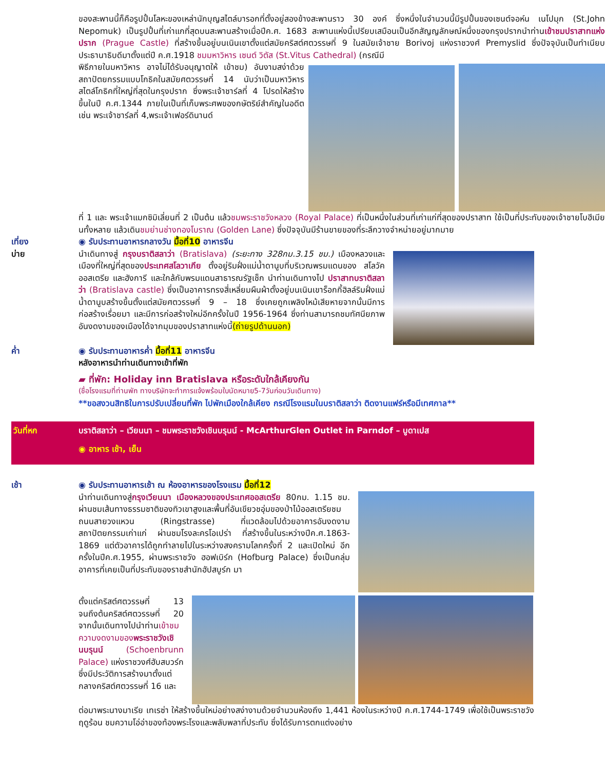ของสะพานนี้ก็คือรูปปั้นโลหะของเหล่านักบุญสไตล์บารอกที่ตั้งอยู่สองข้างสะพานราว 30 องค์ ซึ่งหนึ่งในจำนวนนี้มีรูปปั้นของเซนต์จอห์น เนโปมุก (St.John Nepomuk) เป็นรูปปั้นที่เก่าแกที่สุดบนสะพานสร้างเมื่อปีค.ศ. 1683 สะพานแห่งนี้เปรียบเสมือนเป็นอีกสัญญลักษณ์หนึ่งของกรุงปรากนำท่านเข้าชมปราสาทแห่งปราก (Prague Castle) ที่สร้างขึ้นอยู่บนเนินเขาตั้งแต่สมัยคริสต์ศตวรรษที่ 9 ในสมัยเจ้าชาย Borivoj แห่งราชวงศ์ Premyslid ซึ่งปัจจุบันเป็นทำเนียบ ประธานาธิบดีมาตั้งแต่ปี ค.ศ.1918 ชมมหาวิหาร เซนต์ วิตัส (St.Vitus Cathedral) (กรณีมี
พิธีภายในมหาวิหาร อาจไม่ได้รับอนุญาตให้ เข้าชม) อันงามสง่าด้วยสถาปัตยกรรมแบบโกธิคในสมัยศตวรรษที่ 14 นับว่าเป็นมหาวิหารสไตล์โกธิคที่ใหญ่ที่สุดในกรุงปราก ซึ่งพระเจ้าชาร์ลที่ 4 โปรดให้สร้างขึ้นในปี ค.ศ.1344 ภายในเป็นที่เก็บพระศพของกษัตริย์สำคัญในอดีต เช่น พระเจ้าชาร์ลที่ 4,พระเจ้าเฟอร์ดินานด์
ที่ 1 และ พระเจ้าแมกซิมิเลี่ยนที่ 2 เป็นต้น แล้วชมพระราชวังหลวง (Royal Palace) ที่เป็นหนึ่งในส่วนที่เก่าแก่ที่สุดของปราสาท ใช้เป็นที่ประทับของเจ้าชายโบฮีเมียนทั้งหลาย แล้วเดินชมย่านช่างทองโบราณ (Golden Lane) ซึ่งปัจจุบันมีร้านขายของที่ระลึกวางจำหน่ายอยู่มากมาย
เที่ยง
บ่าย
◉ รับประทานอาหารกลางวัน มื้อที่10 อาหารจีน
นำเดินทางสู่ กรุงบราติสลาว่า (Bratislava) (ระยะทาง 328กม.3.15 ชม.) เมืองหลวงและเมืองที่ใหญ่ที่สุดของประเทศสโลวาเกีย ตั้งอยู่ริมฝั่งแม่น้ำดานูบที่บริเวณพรมแดนของ สโลวัค ออสเตรีย และฮังการี และใกล้กับพรมแดนสาธารณรัฐเช็ก นำท่านเดินทางไป ปราสาทบราติสลาว่า (Bratislava castle) ซึ่งเป็นอาคารทรงสี่เหลี่ยมผืนผ้าตั้งอยู่บนเนินเขาร็อกกี้ฮิลล์ริมฝั่งแม่น้ำดานูบสร้างขึ้นตั้งแต่สมัยศตวรรษที่ 9 – 18 ซึ่งเคยถูกเพลิงไหม้เสียหายจากนั้นมีการก่อสร้างเรื่อยมา และมีการก่อสร้างใหม่อีกครั้งในปี 1956-1964 ซึ่งท่านสามารถชมทัศนียภาพอันงดงามของเมืองได้จากมุมของปราสาทแห่งนี้(ถ่ายรูปด้านนอก)
ค่ำ ◉ รับประทานอาหารค่ำ มื้อที่11 อาหารจีน
หลังอาหารนำท่านเดินทางเข้าที่พัก
▰ ที่พัก: Holiday inn Bratislava หรือระดับใกล้เคียงกัน
(ชื่อโรงแรมที่ท่านพัก ทางบริษัทจะทำการแจ้งพร้อมใบนัดหมาย5-7วันก่อนวันเดินทาง)
**ขอสงวนสิทธิในการปรับเปลี่ยนที่พัก ไปพักเมืองใกล้เคียง กรณีโรงแรมในบราติสลาว่า ติดงานแฟร์หรือมีเทศกาล**
วันที่หก บราติสลาว่า – เวียนนา – ชมพระราชวังเชินบรุนน์ - McArthurGlen Outlet in Parndof – บูดาเปส
◉ อาหาร เช้า, เย็น
เช้า ◉ รับประทานอาหารเช้า ณ ห้องอาหารของโรงแรม มื้อที่12
นำท่านเดินทางสู่กรุงเวียนนา เมืองหลวงของประเทศออสเตรีย 80กม. 1.15 ชม. ผ่านชมเส้นทางธรรมชาติของทิวเขาสูงและพื้นที่อันเขียวชอุ่มของป่าไม้ออสเตรียชมถนนสายวงแหวน (Ringstrasse) ที่แวดล้อมไปด้วยอาคารอันงดงามสถาปัตยกรรมเก่าแก่ ผ่านชมโรงละครโอเปร่า ที่สร้างขึ้นในระหว่างปีค.ศ.1863-1869 แต่ตัวอาคารได้ถูกทำลายไปในระหว่างสงครามโลกครั้งที่ 2 และเปิดใหม่ อีกครั้งในปีค.ศ.1955, ผ่านพระราชวัง ฮอฟเบิร์ก (Hofburg Palace) ซึ่งเป็นกลุ่มอาคารที่เคยเป็นที่ประทับของราชสำนักฮัปสบูร์ก มา
ตั้งแต่คริสต์ศตวรรษที่ 13 จนถึงต้นคริสต์ศตวรรษที่ 20 จากนั้นเดินทางไปนำท่านเข้าชมความงดงามของ พระราชวังเชินบรุนน์ (Schoenbrunn Palace) แห่งราชวงศ์ฮับสบวร์ก ซึ่งมีประวัติการสร้างมาตั้งแต่กลางคริสต์ศตวรรษที่ 16 และ
ต่อมาพระนางมาเรีย เทเรซ่า ให้สร้างขึ้นใหม่อย่างสง่างามด้วยจำนวนห้องถึง 1,441 ห้องในระหว่างปี ค.ศ.1744-1749 เพื่อใช้เป็นพระราชวังฤดูร้อน ชมความโอ่อ่าของท้องพระโรงและพลับพลาที่ประทับ ซึ่งได้รับการตกแต่งอย่าง